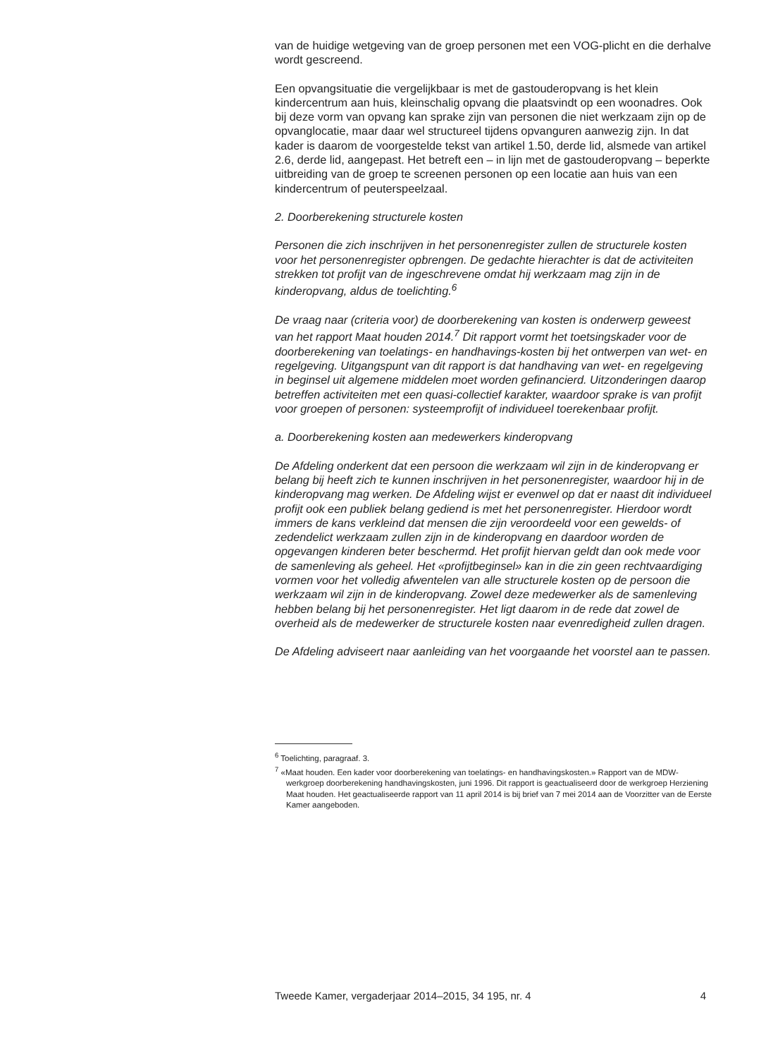van de huidige wetgeving van de groep personen met een VOG-plicht en die derhalve wordt gescreend.
Een opvangsituatie die vergelijkbaar is met de gastouderopvang is het klein kindercentrum aan huis, kleinschalig opvang die plaatsvindt op een woonadres. Ook bij deze vorm van opvang kan sprake zijn van personen die niet werkzaam zijn op de opvanglocatie, maar daar wel structureel tijdens opvanguren aanwezig zijn. In dat kader is daarom de voorgestelde tekst van artikel 1.50, derde lid, alsmede van artikel 2.6, derde lid, aangepast. Het betreft een – in lijn met de gastouderopvang – beperkte uitbreiding van de groep te screenen personen op een locatie aan huis van een kindercentrum of peuterspeelzaal.
2. Doorberekening structurele kosten
Personen die zich inschrijven in het personenregister zullen de structurele kosten voor het personenregister opbrengen. De gedachte hierachter is dat de activiteiten strekken tot profijt van de ingeschrevene omdat hij werkzaam mag zijn in de kinderopvang, aldus de toelichting.<sup>6</sup>
De vraag naar (criteria voor) de doorberekening van kosten is onderwerp geweest van het rapport Maat houden 2014.<sup>7</sup> Dit rapport vormt het toetsingskader voor de doorberekening van toelatings- en handhavings-kosten bij het ontwerpen van wet- en regelgeving. Uitgangspunt van dit rapport is dat handhaving van wet- en regelgeving in beginsel uit algemene middelen moet worden gefinancierd. Uitzonderingen daarop betreffen activiteiten met een quasi-collectief karakter, waardoor sprake is van profijt voor groepen of personen: systeemprofijt of individueel toerekenbaar profijt.
a. Doorberekening kosten aan medewerkers kinderopvang
De Afdeling onderkent dat een persoon die werkzaam wil zijn in de kinderopvang er belang bij heeft zich te kunnen inschrijven in het personenregister, waardoor hij in de kinderopvang mag werken. De Afdeling wijst er evenwel op dat er naast dit individueel profijt ook een publiek belang gediend is met het personenregister. Hierdoor wordt immers de kans verkleind dat mensen die zijn veroordeeld voor een gewelds- of zedendelict werkzaam zullen zijn in de kinderopvang en daardoor worden de opgevangen kinderen beter beschermd. Het profijt hiervan geldt dan ook mede voor de samenleving als geheel. Het «profijtbeginsel» kan in die zin geen rechtvaardiging vormen voor het volledig afwentelen van alle structurele kosten op de persoon die werkzaam wil zijn in de kinderopvang. Zowel deze medewerker als de samenleving hebben belang bij het personenregister. Het ligt daarom in de rede dat zowel de overheid als de medewerker de structurele kosten naar evenredigheid zullen dragen.
De Afdeling adviseert naar aanleiding van het voorgaande het voorstel aan te passen.
<sup>6</sup> Toelichting, paragraaf. 3.
<sup>7</sup> «Maat houden. Een kader voor doorberekening van toelatings- en handhavingskosten.» Rapport van de MDW-werkgroep doorberekening handhavingskosten, juni 1996. Dit rapport is geactualiseerd door de werkgroep Herziening Maat houden. Het geactualiseerde rapport van 11 april 2014 is bij brief van 7 mei 2014 aan de Voorzitter van de Eerste Kamer aangeboden.
Tweede Kamer, vergaderjaar 2014–2015, 34 195, nr. 4 4